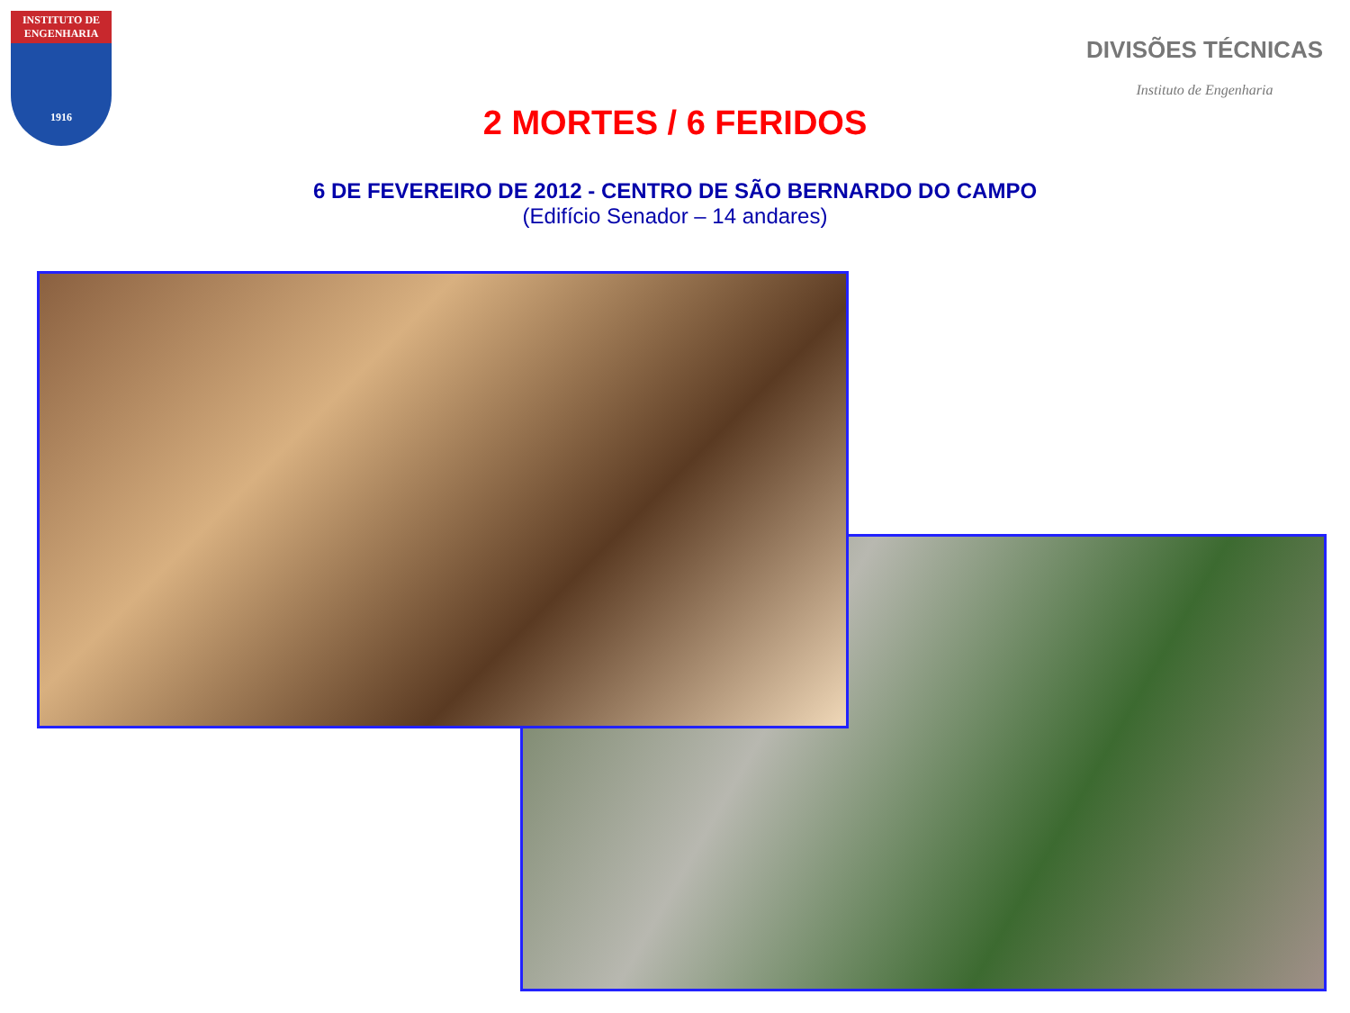INSTITUTO DE ENGENHARIA
1916
DIVISÕES TÉCNICAS
Instituto de Engenharia
2 MORTES / 6 FERIDOS
6 DE FEVEREIRO DE 2012 - CENTRO DE SÃO BERNARDO DO CAMPO
(Edifício Senador – 14 andares)